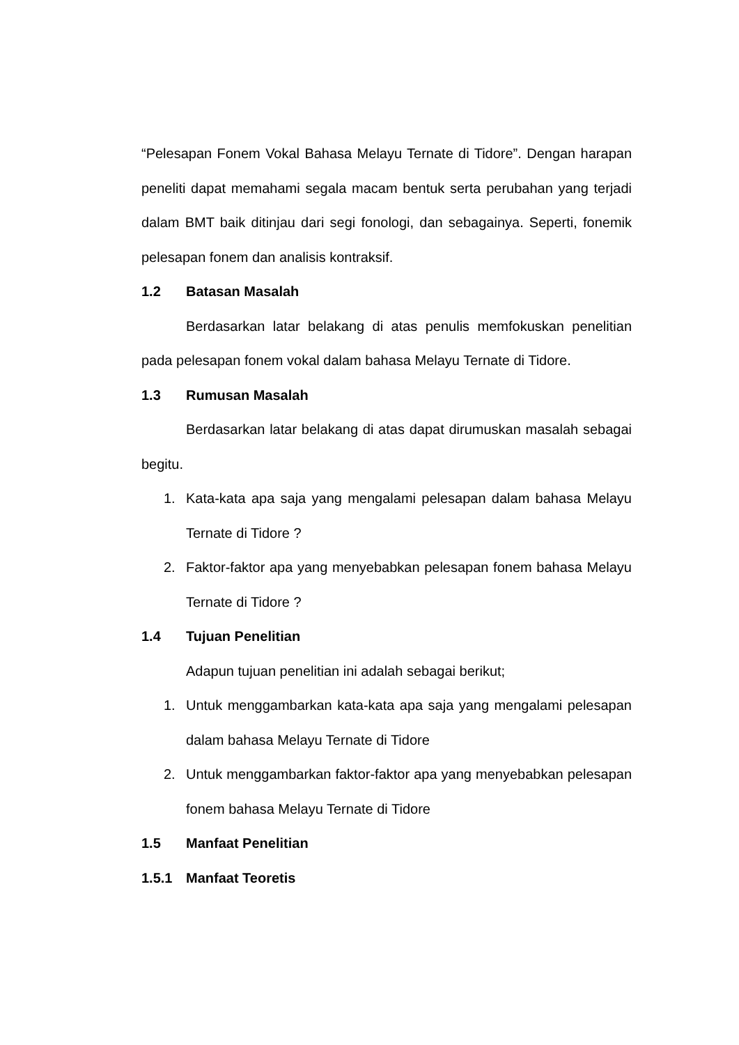“Pelesapan Fonem Vokal Bahasa Melayu Ternate di Tidore”. Dengan harapan peneliti dapat memahami segala macam bentuk serta perubahan yang terjadi dalam BMT baik ditinjau dari segi fonologi, dan sebagainya. Seperti, fonemik pelesapan fonem dan analisis kontraksif.
1.2 Batasan Masalah
Berdasarkan latar belakang di atas penulis memfokuskan penelitian pada pelesapan fonem vokal dalam bahasa Melayu Ternate di Tidore.
1.3 Rumusan Masalah
Berdasarkan latar belakang di atas dapat dirumuskan masalah sebagai begitu.
1. Kata-kata apa saja yang mengalami pelesapan dalam bahasa Melayu Ternate di Tidore ?
2. Faktor-faktor apa yang menyebabkan pelesapan fonem bahasa Melayu Ternate di Tidore ?
1.4 Tujuan Penelitian
Adapun tujuan penelitian ini adalah sebagai berikut;
1. Untuk menggambarkan kata-kata apa saja yang mengalami pelesapan dalam bahasa Melayu Ternate di Tidore
2. Untuk menggambarkan faktor-faktor apa yang menyebabkan pelesapan fonem bahasa Melayu Ternate di Tidore
1.5 Manfaat Penelitian
1.5.1 Manfaat Teoretis